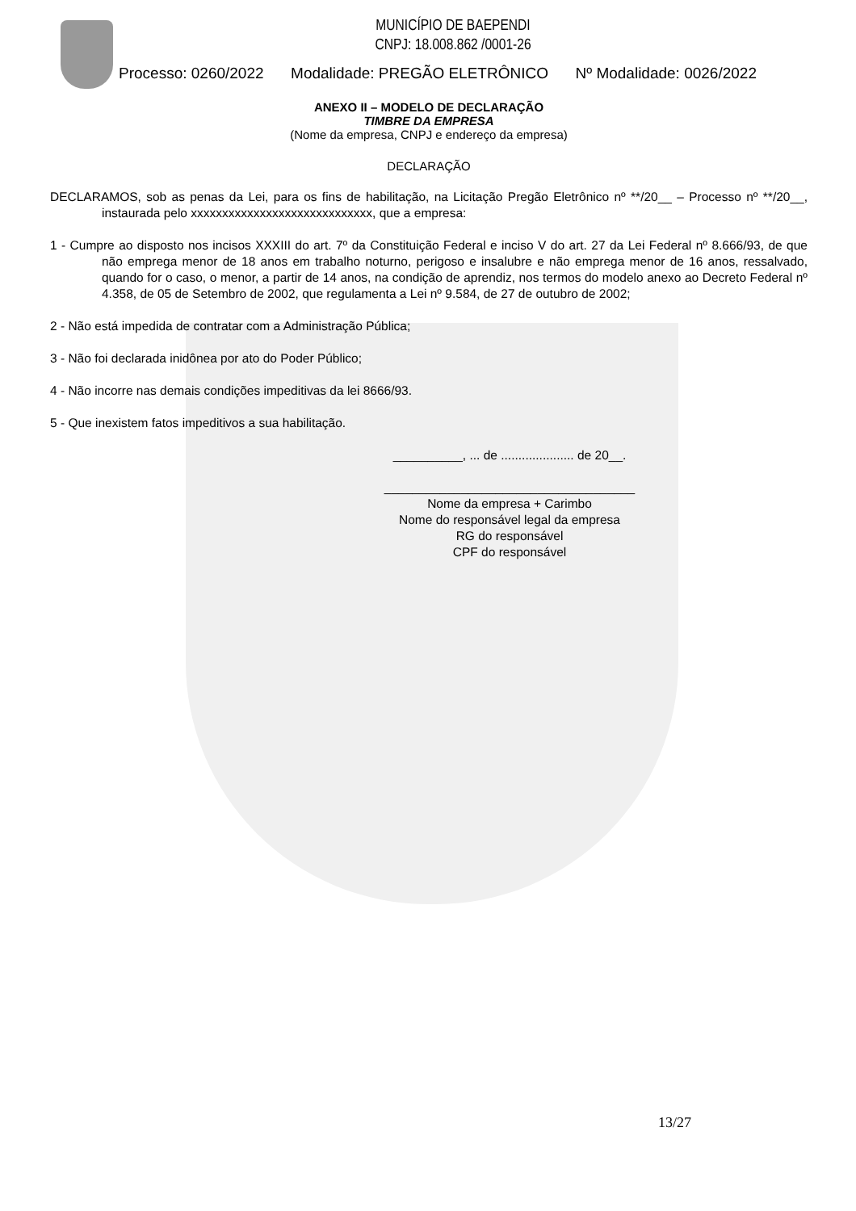MUNICÍPIO DE BAEPENDI
CNPJ: 18.008.862 /0001-26
Processo: 0260/2022 Modalidade: PREGÃO ELETRÔNICO Nº Modalidade: 0026/2022
ANEXO II – MODELO DE DECLARAÇÃO
TIMBRE DA EMPRESA
(Nome da empresa, CNPJ e endereço da empresa)
DECLARAÇÃO
DECLARAMOS, sob as penas da Lei, para os fins de habilitação, na Licitação Pregão Eletrônico nº **/20__ – Processo nº **/20__, instaurada pelo xxxxxxxxxxxxxxxxxxxxxxxxxxxxx, que a empresa:
1 - Cumpre ao disposto nos incisos XXXIII do art. 7º da Constituição Federal e inciso V do art. 27 da Lei Federal nº 8.666/93, de que não emprega menor de 18 anos em trabalho noturno, perigoso e insalubre e não emprega menor de 16 anos, ressalvado, quando for o caso, o menor, a partir de 14 anos, na condição de aprendiz, nos termos do modelo anexo ao Decreto Federal nº 4.358, de 05 de Setembro de 2002, que regulamenta a Lei nº 9.584, de 27 de outubro de 2002;
2 - Não está impedida de contratar com a Administração Pública;
3 - Não foi declarada inidônea por ato do Poder Público;
4 - Não incorre nas demais condições impeditivas da lei 8666/93.
5 - Que inexistem fatos impeditivos a sua habilitação.
__________, ... de ..................... de 20__.
____________________________________
Nome da empresa + Carimbo
Nome do responsável legal da empresa
RG do responsável
CPF do responsável
13/27